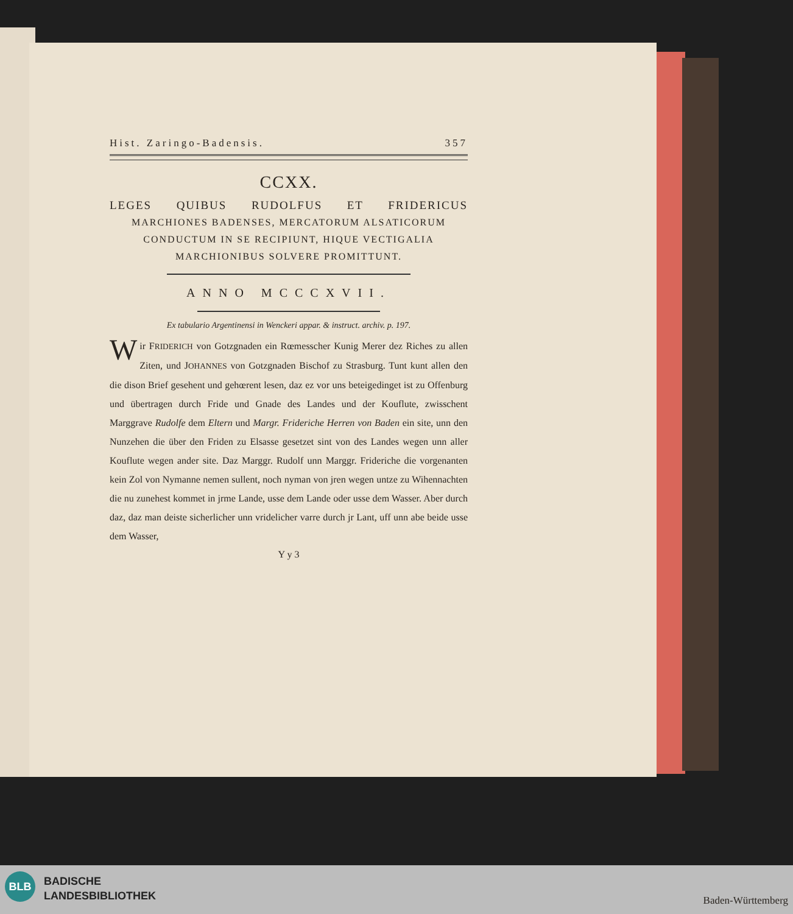Hist. Zaringo-Badensis. 357
CCXX.
LEGES QUIBUS RUDOLFUS ET FRIDERICUS
MARCHIONES BADENSES, MERCATORUM ALSATICORUM CONDUCTUM IN SE RECIPIUNT, HIQUE VECTIGALIA MARCHIONIBUS SOLVERE PROMITTUNT.
ANNO MCCCXVII.
Ex tabulario Argentinensi in Wenckeri appar. & instruct. archiv. p. 197.
Wir FRIDERICH von Gotzgnaden ein Rœmesscher Kunig Merer dez Riches zu allen Ziten, und JOHANNES von Gotzgnaden Bischof zu Strasburg. Tunt kunt allen den die dison Brief gesehent und gehœrent lesen, daz ez vor uns beteigedinget ist zu Offenburg und übertragen durch Fride und Gnade des Landes und der Kouflute, zwisschent Marggrave Rudolfe dem Eltern und Margr. Frideriche Herren von Baden ein site, unn den Nunzehen die über den Friden zu Elsasse gesetzet sint von des Landes wegen unn aller Kouflute wegen ander site. Daz Marggr. Rudolf unn Marggr. Frideriche die vorgenanten kein Zol von Nymanne nemen sullent, noch nyman von jren wegen untze zu Wihennachten die nu zunehest kommet in jrme Lande, usse dem Lande oder usse dem Wasser. Aber durch daz, daz man deiste sicherlicher unn vridelicher varre durch jr Lant, uff unn abe beide usse dem Wasser,
Y y 3
BLB
BADISCHE
LANDESBIBLIOTHEK
Baden-Württemberg